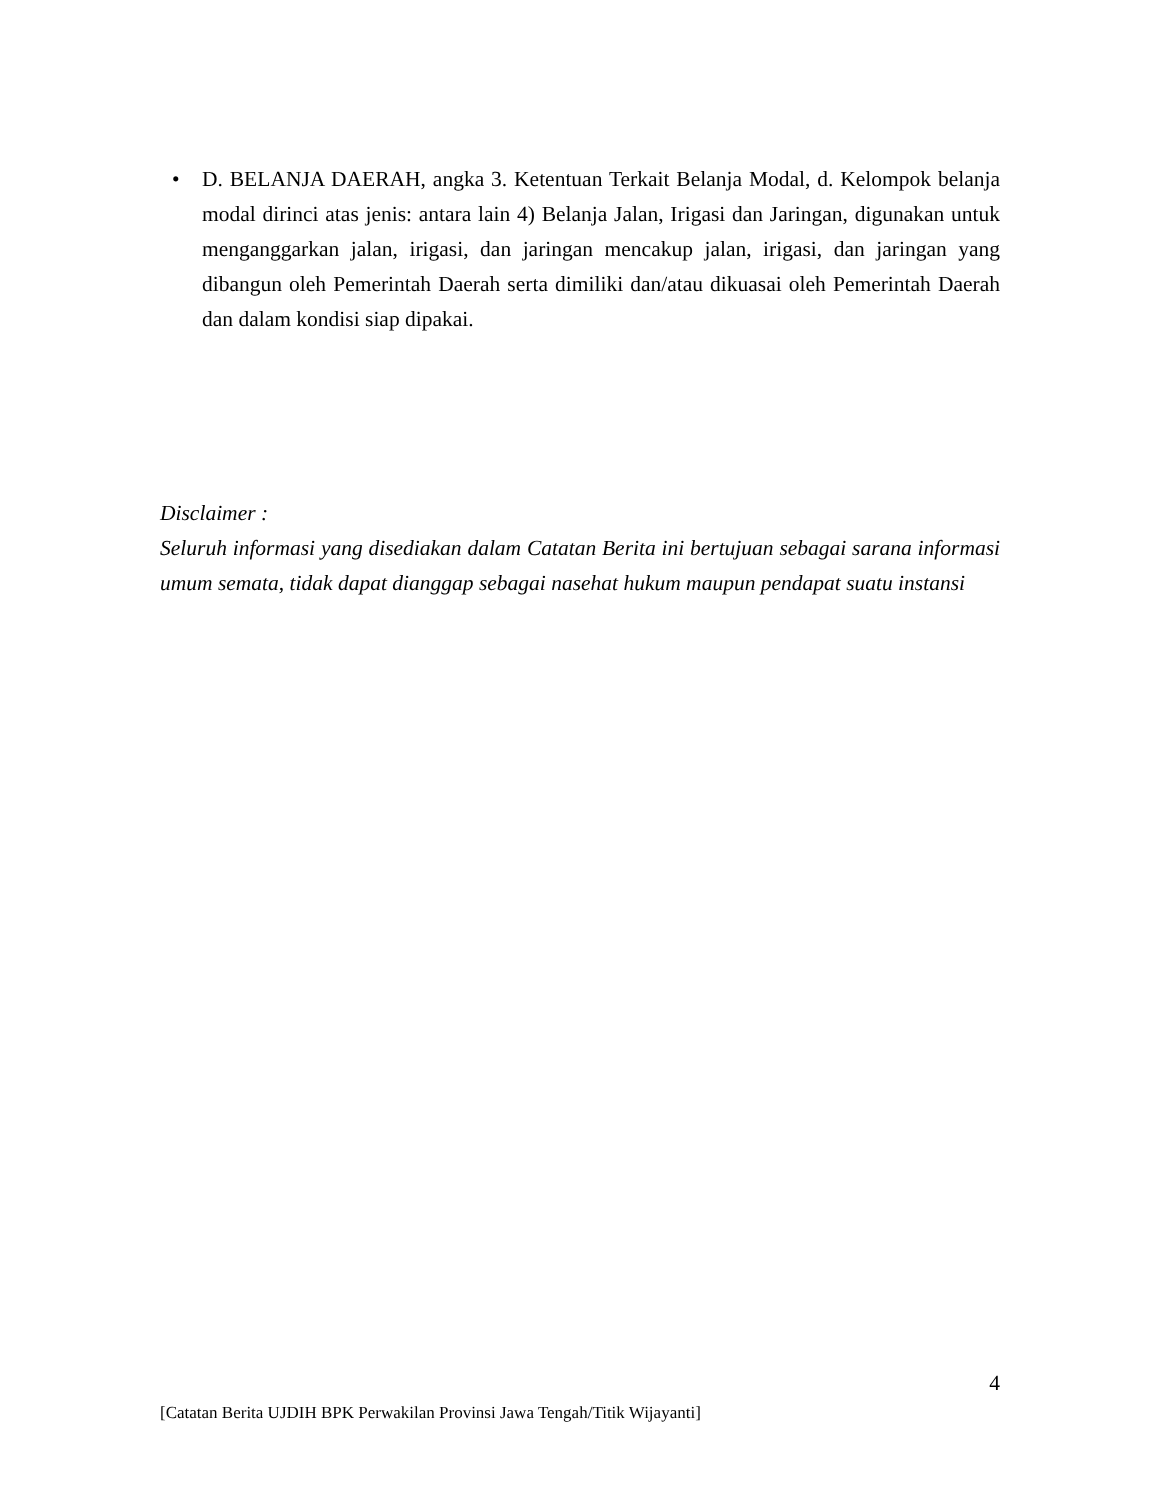• D. BELANJA DAERAH, angka 3. Ketentuan Terkait Belanja Modal, d. Kelompok belanja modal dirinci atas jenis: antara lain 4) Belanja Jalan, Irigasi dan Jaringan, digunakan untuk menganggarkan jalan, irigasi, dan jaringan mencakup jalan, irigasi, dan jaringan yang dibangun oleh Pemerintah Daerah serta dimiliki dan/atau dikuasai oleh Pemerintah Daerah dan dalam kondisi siap dipakai.
Disclaimer :
Seluruh informasi yang disediakan dalam Catatan Berita ini bertujuan sebagai sarana informasi umum semata, tidak dapat dianggap sebagai nasehat hukum maupun pendapat suatu instansi
4
[Catatan Berita UJDIH BPK Perwakilan Provinsi Jawa Tengah/Titik Wijayanti]